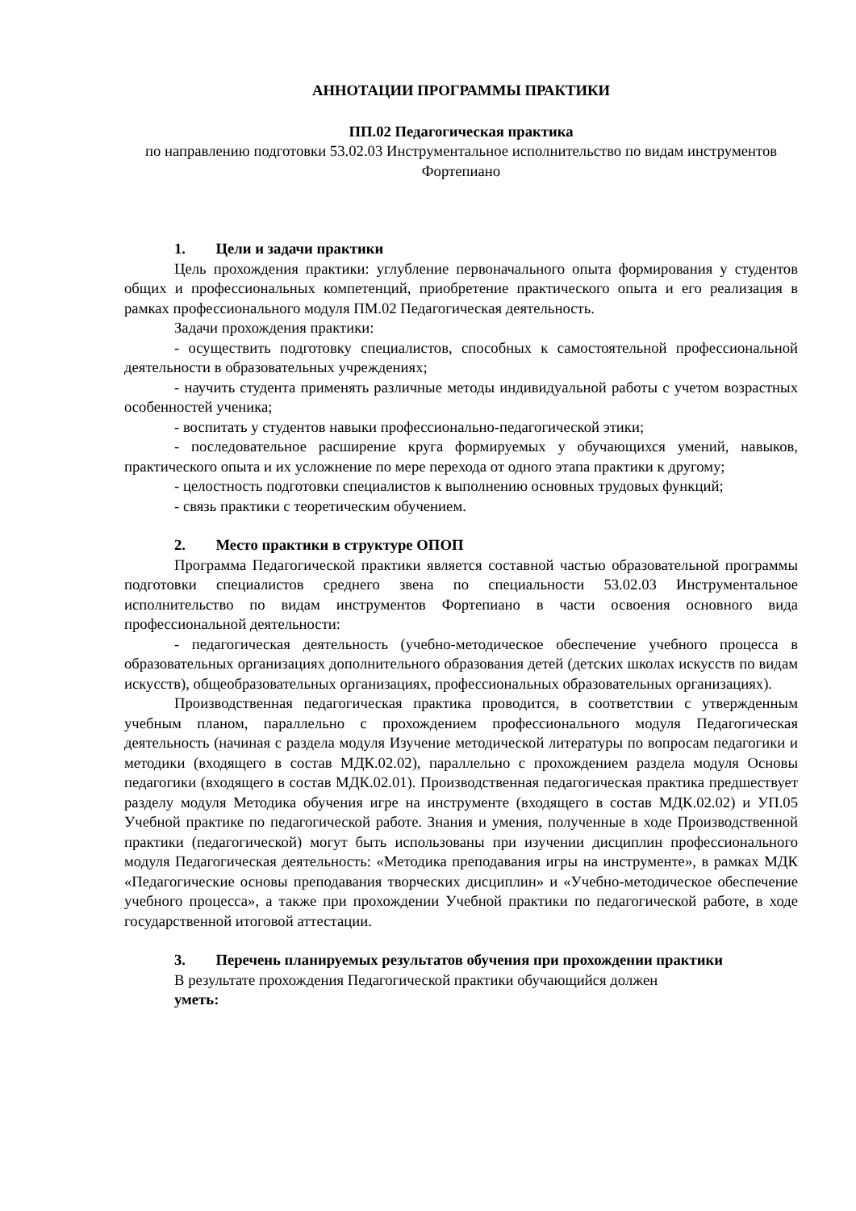АННОТАЦИИ ПРОГРАММЫ ПРАКТИКИ
ПП.02 Педагогическая практика
по направлению подготовки 53.02.03 Инструментальное исполнительство по видам инструментов Фортепиано
1. Цели и задачи практики
Цель прохождения практики: углубление первоначального опыта формирования у студентов общих и профессиональных компетенций, приобретение практического опыта и его реализация в рамках профессионального модуля ПМ.02 Педагогическая деятельность.
Задачи прохождения практики:
- осуществить подготовку специалистов, способных к самостоятельной профессиональной деятельности в образовательных учреждениях;
- научить студента применять различные методы индивидуальной работы с учетом возрастных особенностей ученика;
- воспитать у студентов навыки профессионально-педагогической этики;
- последовательное расширение круга формируемых у обучающихся умений, навыков, практического опыта и их усложнение по мере перехода от одного этапа практики к другому;
- целостность подготовки специалистов к выполнению основных трудовых функций;
- связь практики с теоретическим обучением.
2. Место практики в структуре ОПОП
Программа Педагогической практики является составной частью образовательной программы подготовки специалистов среднего звена по специальности 53.02.03 Инструментальное исполнительство по видам инструментов Фортепиано в части освоения основного вида профессиональной деятельности:
- педагогическая деятельность (учебно-методическое обеспечение учебного процесса в образовательных организациях дополнительного образования детей (детских школах искусств по видам искусств), общеобразовательных организациях, профессиональных образовательных организациях).
Производственная педагогическая практика проводится, в соответствии с утвержденным учебным планом, параллельно с прохождением профессионального модуля Педагогическая деятельность (начиная с раздела модуля Изучение методической литературы по вопросам педагогики и методики (входящего в состав МДК.02.02), параллельно с прохождением раздела модуля Основы педагогики (входящего в состав МДК.02.01). Производственная педагогическая практика предшествует разделу модуля Методика обучения игре на инструменте (входящего в состав МДК.02.02) и УП.05 Учебной практике по педагогической работе. Знания и умения, полученные в ходе Производственной практики (педагогической) могут быть использованы при изучении дисциплин профессионального модуля Педагогическая деятельность: «Методика преподавания игры на инструменте», в рамках МДК «Педагогические основы преподавания творческих дисциплин» и «Учебно-методическое обеспечение учебного процесса», а также при прохождении Учебной практики по педагогической работе, в ходе государственной итоговой аттестации.
3. Перечень планируемых результатов обучения при прохождении практики
В результате прохождения Педагогической практики обучающийся должен
уметь: